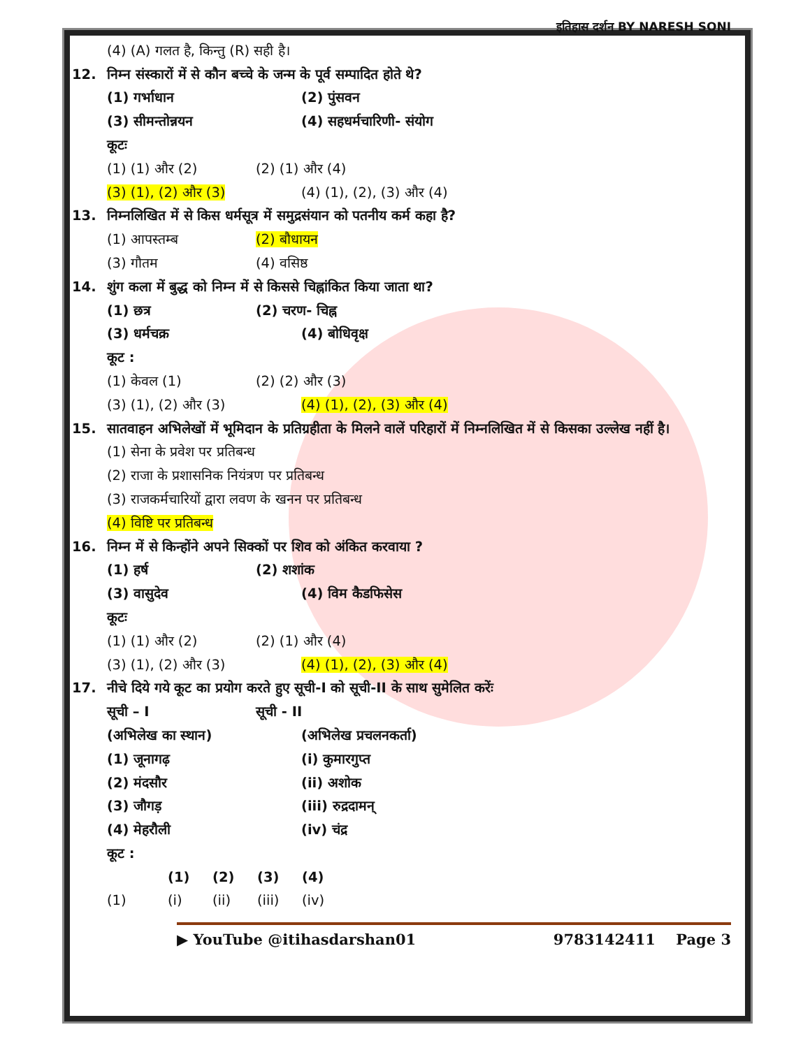इतिहास दर्शन BY NARESH SONI
(4) (A) गलत है, किन्तु (R) सही है।
12. निम्न संस्कारों में से कौन बच्चे के जन्म के पूर्व सम्पादित होते थे?
(1) गर्भाधान (2) पुंसवन
(3) सीमन्तोन्नयन (4) सहधर्मचारिणी- संयोग
कूटः
(1) (1) और (2) (2) (1) और (4)
(3) (1), (2) और (3) (4) (1), (2), (3) और (4)
13. निम्नलिखित में से किस धर्मसूत्र में समुद्रसंयान को पतनीय कर्म कहा है?
(1) आपस्तम्ब (2) बौधायन
(3) गौतम (4) वसिष्ठ
14. शुंग कला में बुद्ध को निम्न में से किससे चिह्नांकित किया जाता था?
(1) छत्र (2) चरण- चिह्न
(3) धर्मचक्र (4) बोधिवृक्ष
कूट :
(1) केवल (1) (2) (2) और (3)
(3) (1), (2) और (3) (4) (1), (2), (3) और (4)
15. सातवाहन अभिलेखों में भूमिदान के प्रतिग्रहीता के मिलने वालें परिहारों में निम्नलिखित में से किसका उल्लेख नहीं है।
(1) सेना के प्रवेश पर प्रतिबन्ध
(2) राजा के प्रशासनिक नियंत्रण पर प्रतिबन्ध
(3) राजकर्मचारियों द्वारा लवण के खनन पर प्रतिबन्ध
(4) विष्टि पर प्रतिबन्ध
16. निम्न में से किन्होंने अपने सिक्कों पर शिव को अंकित करवाया ?
(1) हर्ष (2) शशांक
(3) वासुदेव (4) विम कैडफिसेस
कूटः
(1) (1) और (2) (2) (1) और (4)
(3) (1), (2) और (3) (4) (1), (2), (3) और (4)
17. नीचे दिये गये कूट का प्रयोग करते हुए सूची-I को सूची-II के साथ सुमेलित करेंः
सूची – I सूची - II
(अभिलेख का स्थान) (अभिलेख प्रचलनकर्ता)
(1) जूनागढ़ (i) कुमारगुप्त
(2) मंदसौर (ii) अशोक
(3) जौगड़ (iii) रुद्रदामन्
(4) मेहरौली (iv) चंद्र
कूट :
(1) (2) (3) (4)
(1) (i) (ii) (iii) (iv)
▶ YouTube @itihasdarshan01 9783142411 Page 3